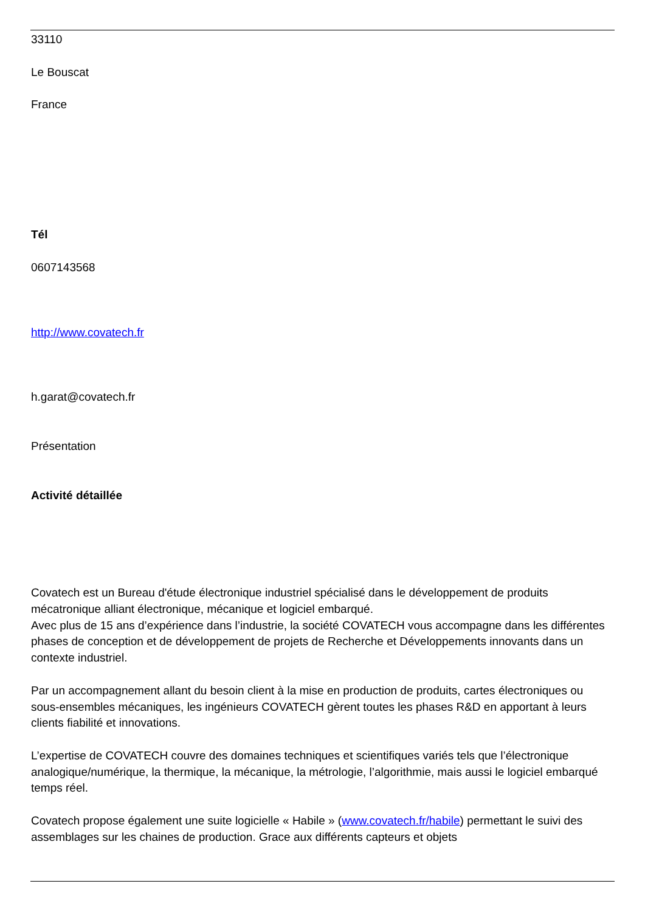33110
Le Bouscat
France
Tél
0607143568
http://www.covatech.fr
h.garat@covatech.fr
Présentation
Activité détaillée
Covatech est un Bureau d'étude électronique industriel spécialisé dans le développement de produits mécatronique alliant électronique, mécanique et logiciel embarqué.
Avec plus de 15 ans d’expérience dans l’industrie, la société COVATECH vous accompagne dans les différentes phases de conception et de développement de projets de Recherche et Développements innovants dans un contexte industriel.
Par un accompagnement allant du besoin client à la mise en production de produits, cartes électroniques ou sous-ensembles mécaniques, les ingénieurs COVATECH gèrent toutes les phases R&D en apportant à leurs clients fiabilité et innovations.
L’expertise de COVATECH couvre des domaines techniques et scientifiques variés tels que l’électronique analogique/numérique, la thermique, la mécanique, la métrologie, l’algorithmie, mais aussi le logiciel embarqué temps réel.
Covatech propose également une suite logicielle « Habile » (www.covatech.fr/habile) permettant le suivi des assemblages sur les chaines de production. Grace aux différents capteurs et objets